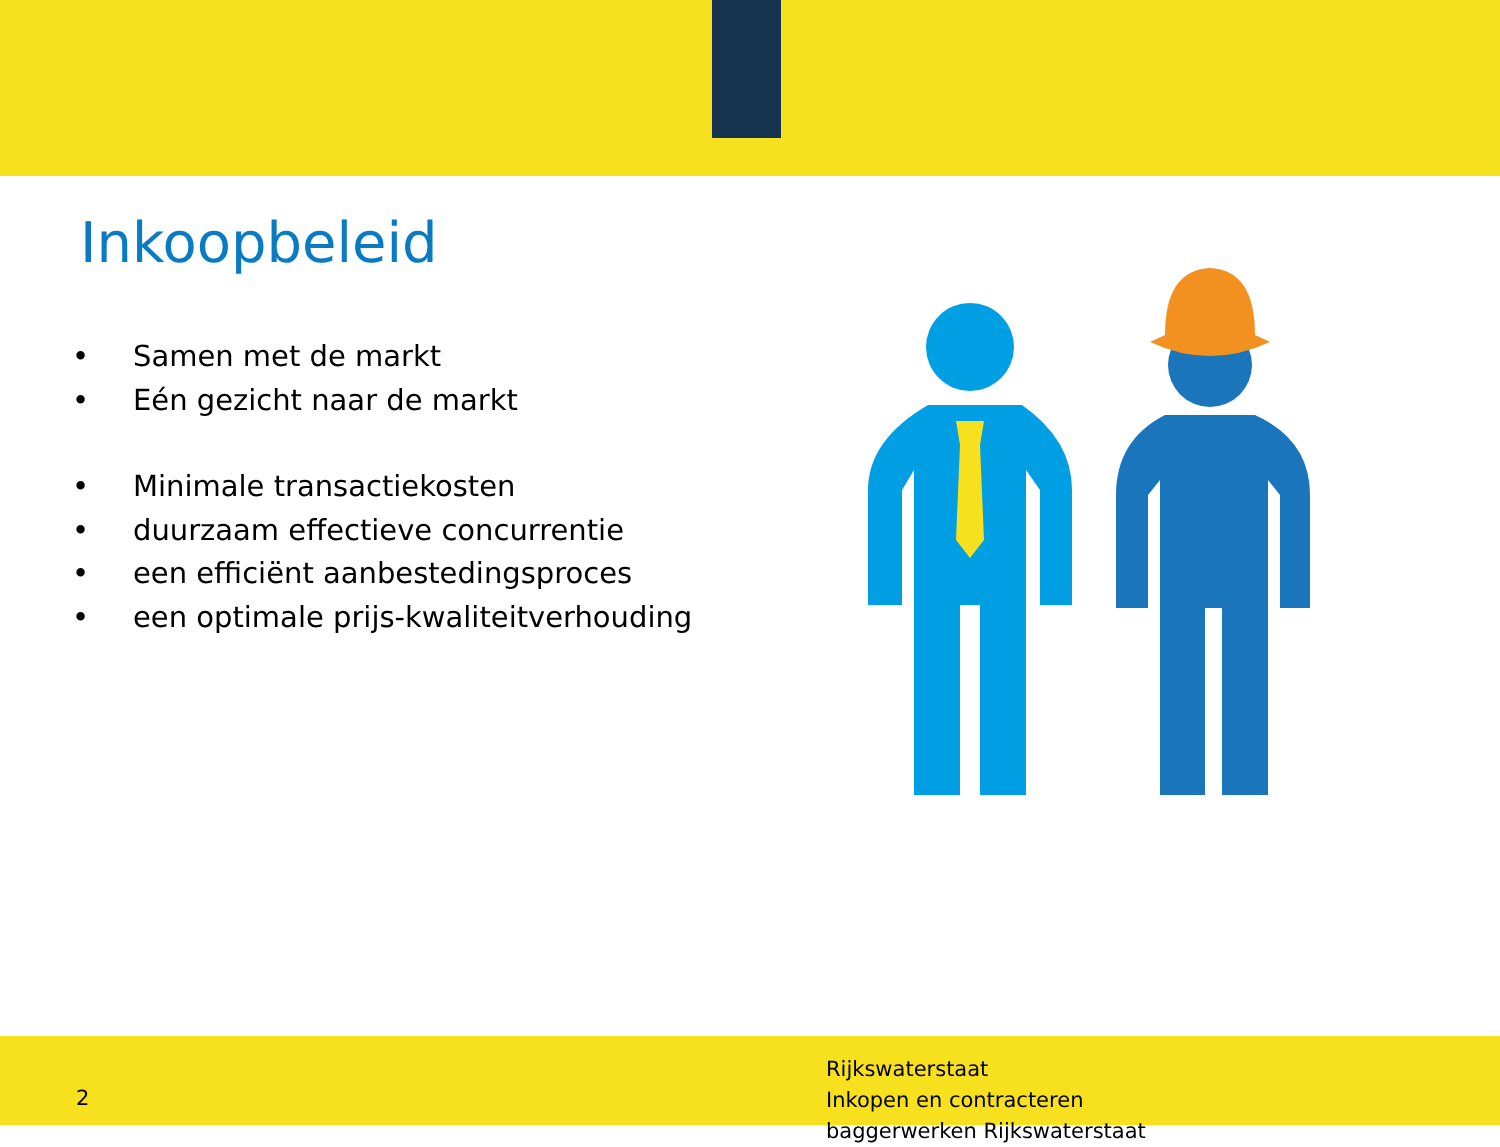Inkoopbeleid
• Samen met de markt
• Eén gezicht naar de markt
• Minimale transactiekosten
• duurzaam effectieve concurrentie
• een efficiënt aanbestedingsproces
• een optimale prijs-kwaliteitverhouding
2
Rijkswaterstaat
Inkopen en contracteren
baggerwerken Rijkswaterstaat